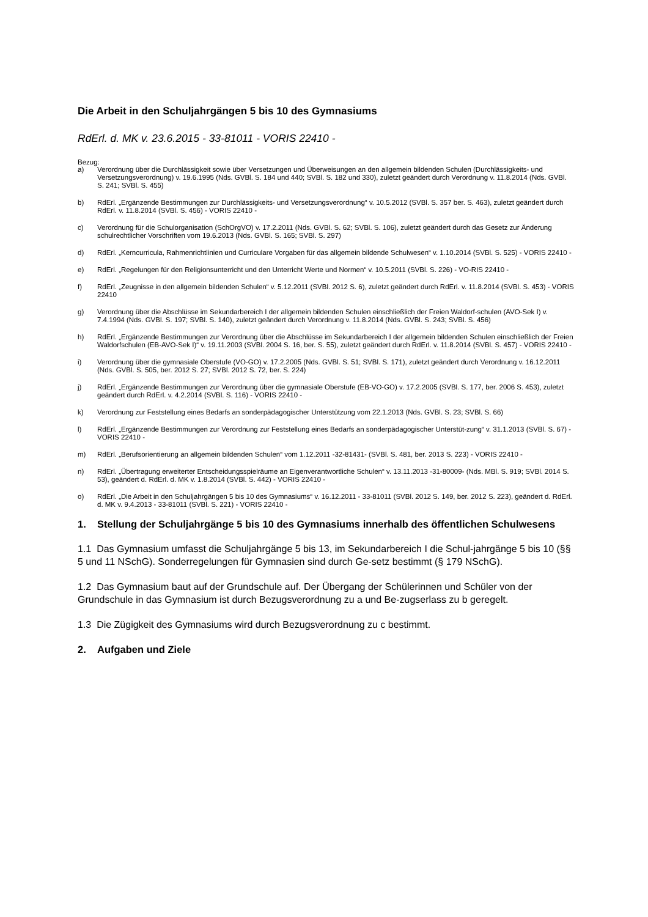Die Arbeit in den Schuljahrgängen 5 bis 10 des Gymnasiums
RdErl. d. MK v. 23.6.2015 - 33-81011 - VORIS 22410 -
Bezug:
a) Verordnung über die Durchlässigkeit sowie über Versetzungen und Überweisungen an den allgemein bildenden Schulen (Durchlässigkeits- und Versetzungsverordnung) v. 19.6.1995 (Nds. GVBl. S. 184 und 440; SVBl. S. 182 und 330), zuletzt geändert durch Verordnung v. 11.8.2014 (Nds. GVBl. S. 241; SVBl. S. 455)
b) RdErl. „Ergänzende Bestimmungen zur Durchlässigkeits- und Versetzungsverordnung“ v. 10.5.2012 (SVBl. S. 357 ber. S. 463), zuletzt geändert durch RdErl. v. 11.8.2014 (SVBl. S. 456) - VORIS 22410 -
c) Verordnung für die Schulorganisation (SchOrgVO) v. 17.2.2011 (Nds. GVBl. S. 62; SVBl. S. 106), zuletzt geändert durch das Gesetz zur Änderung schulrechtlicher Vorschriften vom 19.6.2013 (Nds. GVBl. S. 165; SVBl. S. 297)
d) RdErl. „Kerncurricula, Rahmenrichtlinien und Curriculare Vorgaben für das allgemein bildende Schulwesen“ v. 1.10.2014 (SVBl. S. 525) - VORIS 22410 -
e) RdErl. „Regelungen für den Religionsunterricht und den Unterricht Werte und Normen“ v. 10.5.2011 (SVBl. S. 226) - VO-RIS 22410 -
f) RdErl. „Zeugnisse in den allgemein bildenden Schulen“ v. 5.12.2011 (SVBl. 2012 S. 6), zuletzt geändert durch RdErl. v. 11.8.2014 (SVBl. S. 453) - VORIS 22410
g) Verordnung über die Abschlüsse im Sekundarbereich I der allgemein bildenden Schulen einschließlich der Freien Waldorf-schulen (AVO-Sek I) v. 7.4.1994 (Nds. GVBl. S. 197; SVBl. S. 140), zuletzt geändert durch Verordnung v. 11.8.2014 (Nds. GVBl. S. 243; SVBl. S. 456)
h) RdErl. „Ergänzende Bestimmungen zur Verordnung über die Abschlüsse im Sekundarbereich I der allgemein bildenden Schulen einschließlich der Freien Waldorfschulen (EB-AVO-Sek I)“ v. 19.11.2003 (SVBl. 2004 S. 16, ber. S. 55), zuletzt geändert durch RdErl. v. 11.8.2014 (SVBl. S. 457) - VORIS 22410 -
i) Verordnung über die gymnasiale Oberstufe (VO-GO) v. 17.2.2005 (Nds. GVBl. S. 51; SVBl. S. 171), zuletzt geändert durch Verordnung v. 16.12.2011 (Nds. GVBl. S. 505, ber. 2012 S. 27; SVBl. 2012 S. 72, ber. S. 224)
j) RdErl. „Ergänzende Bestimmungen zur Verordnung über die gymnasiale Oberstufe (EB-VO-GO) v. 17.2.2005 (SVBl. S. 177, ber. 2006 S. 453), zuletzt geändert durch RdErl. v. 4.2.2014 (SVBl. S. 116) - VORIS 22410 -
k) Verordnung zur Feststellung eines Bedarfs an sonderpädagogischer Unterstützung vom 22.1.2013 (Nds. GVBl. S. 23; SVBl. S. 66)
l) RdErl. „Ergänzende Bestimmungen zur Verordnung zur Feststellung eines Bedarfs an sonderpädagogischer Unterstüt-zung“ v. 31.1.2013 (SVBl. S. 67) - VORIS 22410 -
m) RdErl. „Berufsorientierung an allgemein bildenden Schulen“ vom 1.12.2011 -32-81431- (SVBl. S. 481, ber. 2013 S. 223) - VORIS 22410 -
n) RdErl. „Übertragung erweiterter Entscheidungsspielräume an Eigenverantwortliche Schulen“ v. 13.11.2013 -31-80009- (Nds. MBl. S. 919; SVBl. 2014 S. 53), geändert d. RdErl. d. MK v. 1.8.2014 (SVBl. S. 442) - VORIS 22410 -
o) RdErl. „Die Arbeit in den Schuljahrgängen 5 bis 10 des Gymnasiums“ v. 16.12.2011 - 33-81011 (SVBl. 2012 S. 149, ber. 2012 S. 223), geändert d. RdErl. d. MK v. 9.4.2013 - 33-81011 (SVBl. S. 221) - VORIS 22410 -
1. Stellung der Schuljahrgänge 5 bis 10 des Gymnasiums innerhalb des öffentlichen Schulwesens
1.1 Das Gymnasium umfasst die Schuljahrgänge 5 bis 13, im Sekundarbereich I die Schul-jahrgänge 5 bis 10 (§§ 5 und 11 NSchG). Sonderregelungen für Gymnasien sind durch Ge-setz bestimmt (§ 179 NSchG).
1.2 Das Gymnasium baut auf der Grundschule auf. Der Übergang der Schülerinnen und Schüler von der Grundschule in das Gymnasium ist durch Bezugsverordnung zu a und Be-zugserlass zu b geregelt.
1.3 Die Zügigkeit des Gymnasiums wird durch Bezugsverordnung zu c bestimmt.
2. Aufgaben und Ziele